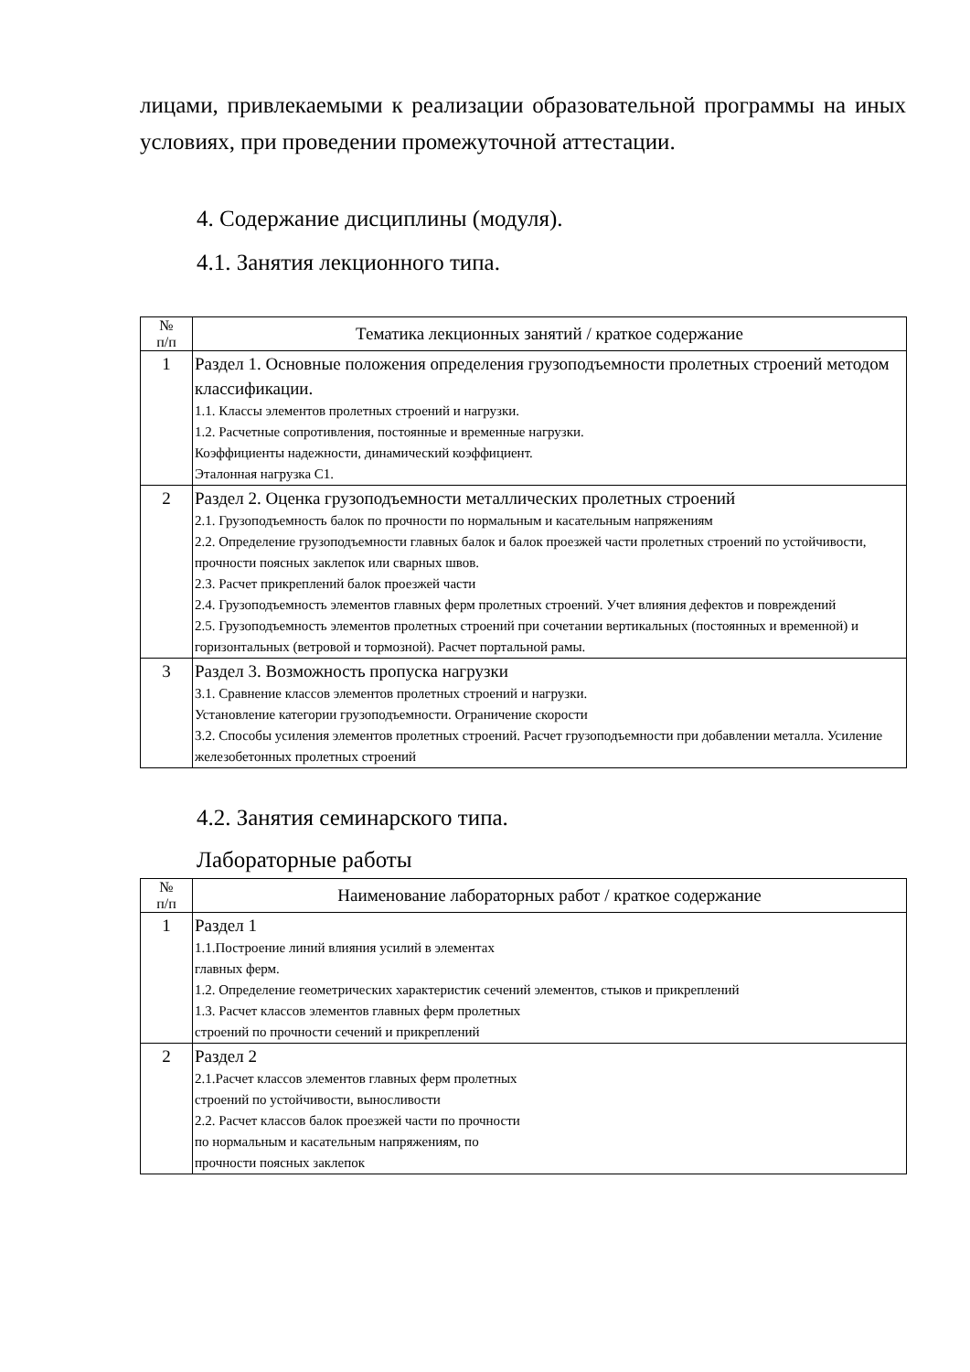лицами, привлекаемыми к реализации образовательной программы на иных условиях, при проведении промежуточной аттестации.
4. Содержание дисциплины (модуля).
4.1. Занятия лекционного типа.
| № п/п | Тематика лекционных занятий / краткое содержание |
| --- | --- |
| 1 | Раздел 1. Основные положения определения грузоподъемности пролетных строений методом классификации. 1.1. Классы элементов пролетных строений и нагрузки. 1.2. Расчетные сопротивления, постоянные и временные нагрузки. Коэффициенты надежности, динамический коэффициент. Эталонная нагрузка С1. |
| 2 | Раздел 2. Оценка грузоподъемности металлических пролетных строений 2.1. Грузоподъемность балок по прочности по нормальным и касательным напряжениям 2.2. Определение грузоподъемности главных балок и балок проезжей части пролетных строений по устойчивости, прочности поясных заклепок или сварных швов. 2.3. Расчет прикреплений балок проезжей части 2.4. Грузоподъемность элементов главных ферм пролетных строений. Учет влияния дефектов и повреждений 2.5. Грузоподъемность элементов пролетных строений при сочетании вертикальных (постоянных и временной) и горизонтальных (ветровой и тормозной). Расчет портальной рамы. |
| 3 | Раздел 3. Возможность пропуска нагрузки 3.1. Сравнение классов элементов пролетных строений и нагрузки. Установление категории грузоподъемности. Ограничение скорости 3.2. Способы усиления элементов пролетных строений. Расчет грузоподъемности при добавлении металла. Усиление железобетонных пролетных строений |
4.2. Занятия семинарского типа.
Лабораторные работы
| № п/п | Наименование лабораторных работ / краткое содержание |
| --- | --- |
| 1 | Раздел 1 1.1.Построение линий влияния усилий в элементах главных ферм. 1.2. Определение геометрических характеристик сечений элементов, стыков и прикреплений 1.3. Расчет классов элементов главных ферм пролетных строений по прочности сечений и прикреплений |
| 2 | Раздел 2 2.1.Расчет классов элементов главных ферм пролетных строений по устойчивости, выносливости 2.2. Расчет классов балок проезжей части по прочности по нормальным и касательным напряжениям, по прочности поясных заклепок |